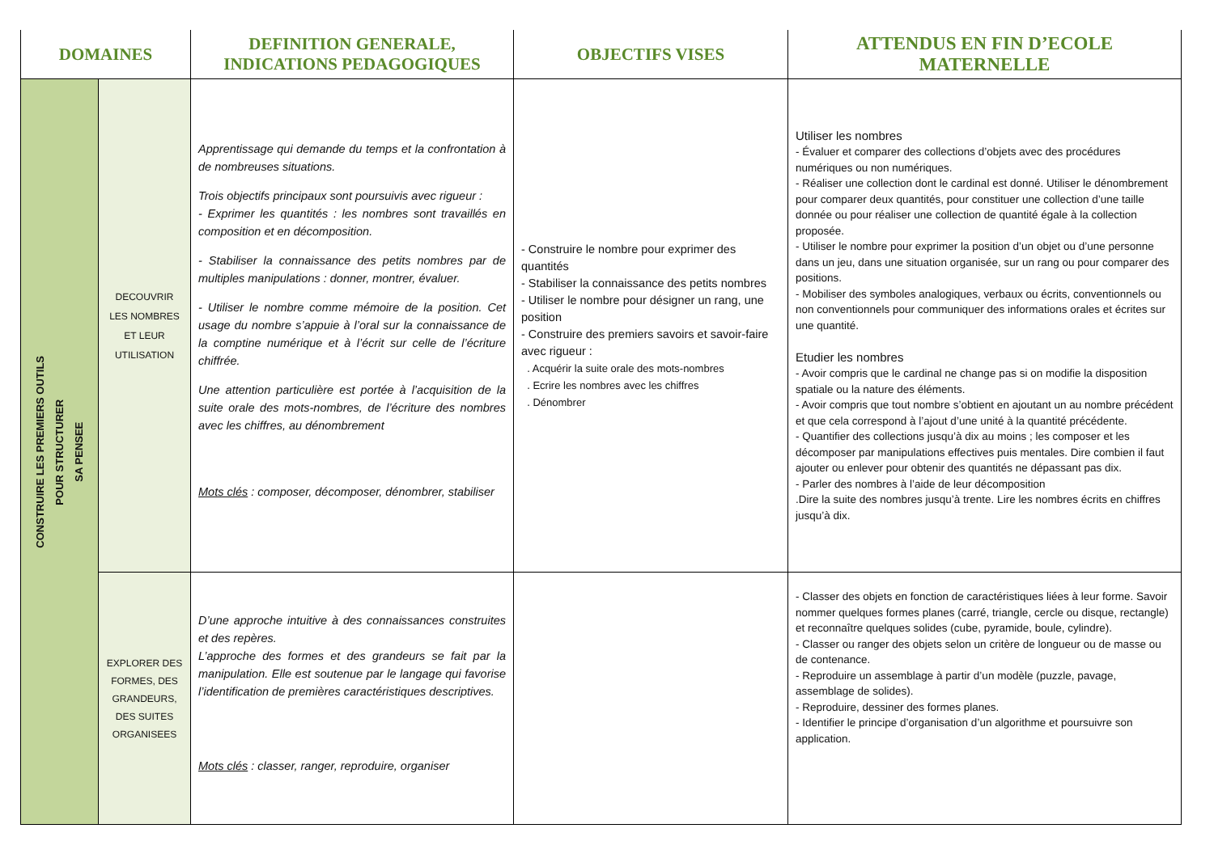| DOMAINES | | DEFINITION GENERALE, INDICATIONS PEDAGOGIQUES | OBJECTIFS VISES | ATTENDUS EN FIN D’ECOLE MATERNELLE |
| --- | --- | --- | --- | --- |
| CONSTRUIRE LES PREMIERS OUTILS POUR STRUCTURER SA PENSEE | DECOUVRIR LES NOMBRES ET LEUR UTILISATION | Apprentissage qui demande du temps et la confrontation à de nombreuses situations. Trois objectifs principaux sont poursuivis avec rigueur : - Exprimer les quantités : les nombres sont travaillés en composition et en décomposition. - Stabiliser la connaissance des petits nombres par de multiples manipulations : donner, montrer, évaluer. - Utiliser le nombre comme mémoire de la position. Cet usage du nombre s’appuie à l’oral sur la connaissance de la comptine numérique et à l’écrit sur celle de l’écriture chiffrée. Une attention particulière est portée à l’acquisition de la suite orale des mots-nombres, de l’écriture des nombres avec les chiffres, au dénombrement Mots clés : composer, décomposer, dénombrer, stabiliser | - Construire le nombre pour exprimer des quantités - Stabiliser la connaissance des petits nombres - Utiliser le nombre pour désigner un rang, une position - Construire des premiers savoirs et savoir-faire avec rigueur : . Acquérir la suite orale des mots-nombres . Ecrire les nombres avec les chiffres . Dénombrer | Utiliser les nombres - Évaluer et comparer des collections d’objets avec des procédures numériques ou non numériques. - Réaliser une collection dont le cardinal est donné. Utiliser le dénombrement pour comparer deux quantités, pour constituer une collection d’une taille donnée ou pour réaliser une collection de quantité égale à la collection proposée. - Utiliser le nombre pour exprimer la position d’un objet ou d’une personne dans un jeu, dans une situation organisée, sur un rang ou pour comparer des positions. - Mobiliser des symboles analogiques, verbaux ou écrits, conventionnels ou non conventionnels pour communiquer des informations orales et écrites sur une quantité. Etudier les nombres - Avoir compris que le cardinal ne change pas si on modifie la disposition spatiale ou la nature des éléments. - Avoir compris que tout nombre s’obtient en ajoutant un au nombre précédent et que cela correspond à l’ajout d’une unité à la quantité précédente. - Quantifier des collections jusqu’à dix au moins ; les composer et les décomposer par manipulations effectives puis mentales. Dire combien il faut ajouter ou enlever pour obtenir des quantités ne dépassant pas dix. - Parler des nombres à l’aide de leur décomposition .Dire la suite des nombres jusqu’à trente. Lire les nombres écrits en chiffres jusqu’à dix. |
| | EXPLORER DES FORMES, DES GRANDEURS, DES SUITES ORGANISEES | D’une approche intuitive à des connaissances construites et des repères. L’approche des formes et des grandeurs se fait par la manipulation. Elle est soutenue par le langage qui favorise l’identification de premières caractéristiques descriptives. Mots clés : classer, ranger, reproduire, organiser | | - Classer des objets en fonction de caractéristiques liées à leur forme. Savoir nommer quelques formes planes (carré, triangle, cercle ou disque, rectangle) et reconnaître quelques solides (cube, pyramide, boule, cylindre). - Classer ou ranger des objets selon un critère de longueur ou de masse ou de contenance. - Reproduire un assemblage à partir d’un modèle (puzzle, pavage, assemblage de solides). - Reproduire, dessiner des formes planes. - Identifier le principe d’organisation d’un algorithme et poursuivre son application. |